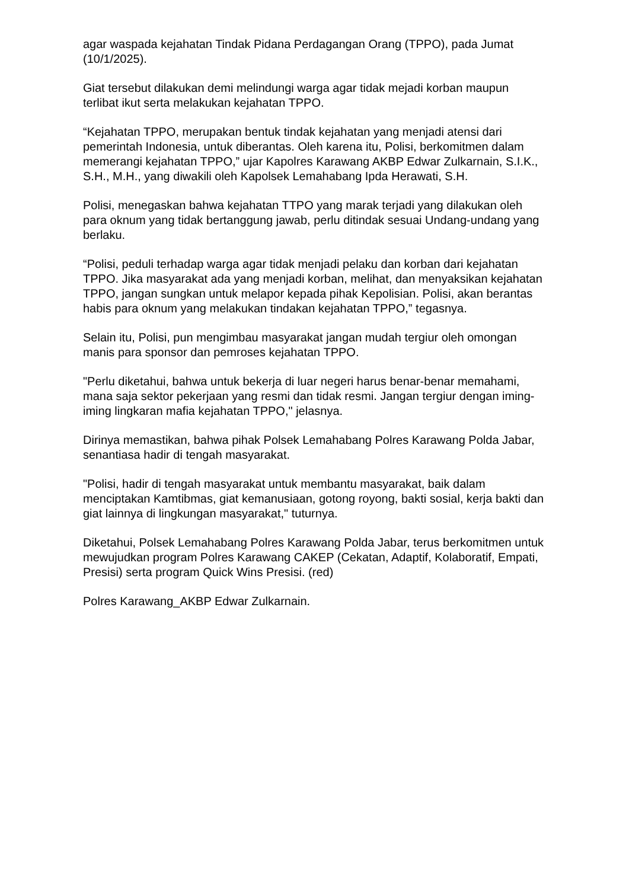agar waspada kejahatan Tindak Pidana Perdagangan Orang (TPPO), pada Jumat (10/1/2025).
Giat tersebut dilakukan demi melindungi warga agar tidak mejadi korban maupun terlibat ikut serta melakukan kejahatan TPPO.
“Kejahatan TPPO, merupakan bentuk tindak kejahatan yang menjadi atensi dari pemerintah Indonesia, untuk diberantas. Oleh karena itu, Polisi, berkomitmen dalam memerangi kejahatan TPPO,” ujar Kapolres Karawang AKBP Edwar Zulkarnain, S.I.K., S.H., M.H., yang diwakili oleh Kapolsek Lemahabang Ipda Herawati, S.H.
Polisi, menegaskan bahwa kejahatan TTPO yang marak terjadi yang dilakukan oleh para oknum yang tidak bertanggung jawab, perlu ditindak sesuai Undang-undang yang berlaku.
“Polisi, peduli terhadap warga agar tidak menjadi pelaku dan korban dari kejahatan TPPO. Jika masyarakat ada yang menjadi korban, melihat, dan menyaksikan kejahatan TPPO, jangan sungkan untuk melapor kepada pihak Kepolisian. Polisi, akan berantas habis para oknum yang melakukan tindakan kejahatan TPPO,” tegasnya.
Selain itu, Polisi, pun mengimbau masyarakat jangan mudah tergiur oleh omongan manis para sponsor dan pemroses kejahatan TPPO.
"Perlu diketahui, bahwa untuk bekerja di luar negeri harus benar-benar memahami, mana saja sektor pekerjaan yang resmi dan tidak resmi. Jangan tergiur dengan iming-iming lingkaran mafia kejahatan TPPO," jelasnya.
Dirinya memastikan, bahwa pihak Polsek Lemahabang Polres Karawang Polda Jabar, senantiasa hadir di tengah masyarakat.
"Polisi, hadir di tengah masyarakat untuk membantu masyarakat, baik dalam menciptakan Kamtibmas, giat kemanusiaan, gotong royong, bakti sosial, kerja bakti dan giat lainnya di lingkungan masyarakat," tuturnya.
Diketahui, Polsek Lemahabang Polres Karawang Polda Jabar, terus berkomitmen untuk mewujudkan program Polres Karawang CAKEP (Cekatan, Adaptif, Kolaboratif, Empati, Presisi) serta program Quick Wins Presisi. (red)
Polres Karawang_AKBP Edwar Zulkarnain.